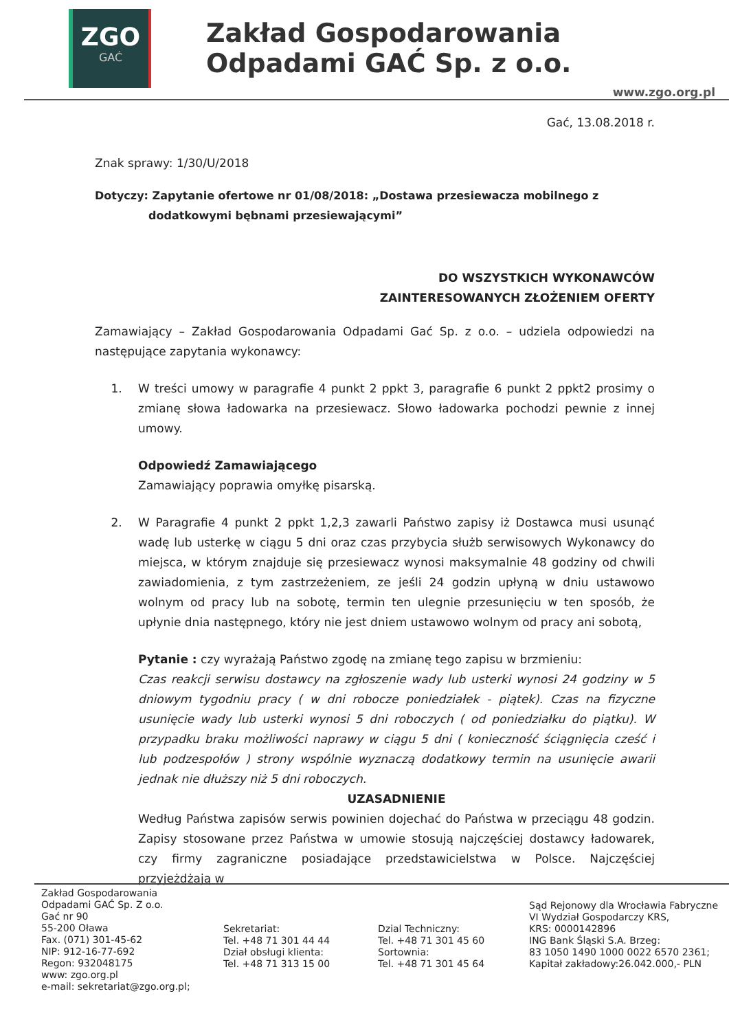ZGO
GAĆ
Zakład Gospodarowania
Odpadami GAĆ Sp. z o.o.
www.zgo.org.pl
Gać, 13.08.2018 r.
Znak sprawy: 1/30/U/2018
Dotyczy: Zapytanie ofertowe nr 01/08/2018: „Dostawa przesiewacza mobilnego z dodatkowymi bębnami przesiewającymi”
DO WSZYSTKICH WYKONAWCÓW
ZAINTERESOWANYCH ZŁOŻENIEM OFERTY
Zamawiający – Zakład Gospodarowania Odpadami Gać Sp. z o.o. – udziela odpowiedzi na następujące zapytania wykonawcy:
1. W treści umowy w paragrafie 4 punkt 2 ppkt 3, paragrafie 6 punkt 2 ppkt2 prosimy o zmianę słowa ładowarka na przesiewacz. Słowo ładowarka pochodzi pewnie z innej umowy.
Odpowiedź Zamawiającego
Zamawiający poprawia omyłkę pisarską.
2. W Paragrafie 4 punkt 2 ppkt 1,2,3 zawarli Państwo zapisy iż Dostawca musi usunąć wadę lub usterkę w ciągu 5 dni oraz czas przybycia służb serwisowych Wykonawcy do miejsca, w którym znajduje się przesiewacz wynosi maksymalnie 48 godziny od chwili zawiadomienia, z tym zastrzeżeniem, ze jeśli 24 godzin upłyną w dniu ustawowo wolnym od pracy lub na sobotę, termin ten ulegnie przesunięciu w ten sposób, że upłynie dnia następnego, który nie jest dniem ustawowo wolnym od pracy ani sobotą,
Pytanie : czy wyrażają Państwo zgodę na zmianę tego zapisu w brzmieniu:
Czas reakcji serwisu dostawcy na zgłoszenie wady lub usterki wynosi 24 godziny w 5 dniowym tygodniu pracy ( w dni robocze poniedziałek - piątek). Czas na fizyczne usunięcie wady lub usterki wynosi 5 dni roboczych ( od poniedziałku do piątku). W przypadku braku możliwości naprawy w ciągu 5 dni ( konieczność ściągnięcia cześć i lub podzespołów ) strony wspólnie wyznaczą dodatkowy termin na usunięcie awarii jednak nie dłuższy niż 5 dni roboczych.
UZASADNIENIE
Według Państwa zapisów serwis powinien dojechać do Państwa w przeciągu 48 godzin. Zapisy stosowane przez Państwa w umowie stosują najczęściej dostawcy ładowarek, czy firmy zagraniczne posiadające przedstawicielstwa w Polsce. Najczęściej przyjeżdżają w
Zakład Gospodarowania
Odpadami GAĆ Sp. Z o.o.
Gać nr 90
55-200 Oława
Fax. (071) 301-45-62
NIP: 912-16-77-692
Regon: 932048175
www: zgo.org.pl
e-mail: sekretariat@zgo.org.pl;
Sekretariat:
Tel. +48 71 301 44 44
Dział obsługi klienta:
Tel. +48 71 313 15 00
Dzial Techniczny:
Tel. +48 71 301 45 60
Sortownia:
Tel. +48 71 301 45 64
Sąd Rejonowy dla Wrocławia Fabryczne
VI Wydział Gospodarczy KRS,
KRS: 0000142896
ING Bank Śląski S.A. Brzeg:
83 1050 1490 1000 0022 6570 2361;
Kapitał zakładowy:26.042.000,- PLN